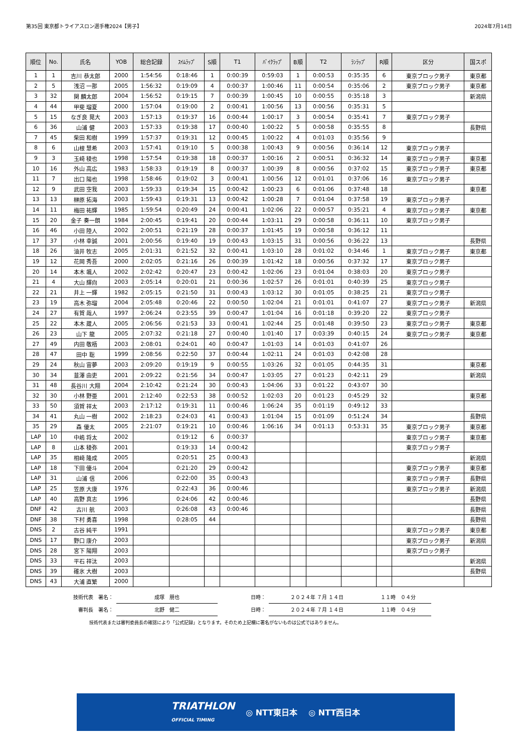第35回 東京都トライアスロン選手権2024【男子】 2024年7月14日
| 順位 | No. | 氏名 | YOB | 総合記録 | ｽｲﾑﾗｯﾌﾟ | S順 | T1 | ﾊﾞｲｸﾗｯﾌﾟ | B順 | T2 | ﾗﾝﾗｯﾌﾟ | R順 | 区分 | 国スポ |
| --- | --- | --- | --- | --- | --- | --- | --- | --- | --- | --- | --- | --- | --- | --- |
| 1 | 1 | 吉川 恭太郎 | 2000 | 1:54:56 | 0:18:46 | 1 | 0:00:39 | 0:59:03 | 1 | 0:00:53 | 0:35:35 | 6 | 東京ブロック男子 | 東京都 |
| 2 | 5 | 浅沼 一那 | 2005 | 1:56:32 | 0:19:09 | 4 | 0:00:37 | 1:00:46 | 11 | 0:00:54 | 0:35:06 | 2 | 東京ブロック男子 | 東京都 |
| 3 | 32 | 関 麟太郎 | 2004 | 1:56:52 | 0:19:15 | 7 | 0:00:39 | 1:00:45 | 10 | 0:00:55 | 0:35:18 | 3 | | 新潟県 |
| 4 | 44 | 甲斐 瑠夏 | 2000 | 1:57:04 | 0:19:00 | 2 | 0:00:41 | 1:00:56 | 13 | 0:00:56 | 0:35:31 | 5 | | |
| 5 | 15 | なぎ良 晃大 | 2003 | 1:57:13 | 0:19:37 | 16 | 0:00:44 | 1:00:17 | 3 | 0:00:54 | 0:35:41 | 7 | 東京ブロック男子 | |
| 6 | 36 | 山浦 健 | 2003 | 1:57:33 | 0:19:38 | 17 | 0:00:40 | 1:00:22 | 5 | 0:00:58 | 0:35:55 | 8 | | 長野県 |
| 7 | 45 | 柴田 和樹 | 1999 | 1:57:37 | 0:19:31 | 12 | 0:00:45 | 1:00:22 | 4 | 0:01:03 | 0:35:56 | 9 | | |
| 8 | 6 | 山根 慧希 | 2003 | 1:57:41 | 0:19:10 | 5 | 0:00:38 | 1:00:43 | 9 | 0:00:56 | 0:36:14 | 12 | 東京ブロック男子 | |
| 9 | 3 | 玉﨑 稜也 | 1998 | 1:57:54 | 0:19:38 | 18 | 0:00:37 | 1:00:16 | 2 | 0:00:51 | 0:36:32 | 14 | 東京ブロック男子 | 東京都 |
| 10 | 16 | 外山 高広 | 1983 | 1:58:33 | 0:19:19 | 8 | 0:00:37 | 1:00:39 | 8 | 0:00:56 | 0:37:02 | 15 | 東京ブロック男子 | 東京都 |
| 11 | 7 | 出口 陽也 | 1998 | 1:58:46 | 0:19:02 | 3 | 0:00:41 | 1:00:56 | 12 | 0:01:01 | 0:37:06 | 16 | 東京ブロック男子 | |
| 12 | 9 | 武田 空我 | 2003 | 1:59:33 | 0:19:34 | 15 | 0:00:42 | 1:00:23 | 6 | 0:01:06 | 0:37:48 | 18 | | 東京都 |
| 13 | 13 | 榊原 拓海 | 2003 | 1:59:43 | 0:19:31 | 13 | 0:00:42 | 1:00:28 | 7 | 0:01:04 | 0:37:58 | 19 | 東京ブロック男子 | |
| 14 | 11 | 梅田 祐輝 | 1985 | 1:59:54 | 0:20:49 | 24 | 0:00:41 | 1:02:06 | 22 | 0:00:57 | 0:35:21 | 4 | 東京ブロック男子 | 東京都 |
| 15 | 20 | 金子 奏一朗 | 1984 | 2:00:45 | 0:19:41 | 20 | 0:00:44 | 1:03:11 | 29 | 0:00:58 | 0:36:11 | 10 | 東京ブロック男子 | |
| 16 | 46 | 小田 陸人 | 2002 | 2:00:51 | 0:21:19 | 28 | 0:00:37 | 1:01:45 | 19 | 0:00:58 | 0:36:12 | 11 | | |
| 17 | 37 | 小林 幸誠 | 2001 | 2:00:56 | 0:19:40 | 19 | 0:00:43 | 1:03:15 | 31 | 0:00:56 | 0:36:22 | 13 | | 長野県 |
| 18 | 26 | 油井 牧志 | 2005 | 2:01:31 | 0:21:52 | 32 | 0:00:41 | 1:03:10 | 28 | 0:01:02 | 0:34:46 | 1 | 東京ブロック男子 | 東京都 |
| 19 | 12 | 花岡 秀吾 | 2000 | 2:02:05 | 0:21:16 | 26 | 0:00:39 | 1:01:42 | 18 | 0:00:56 | 0:37:32 | 17 | 東京ブロック男子 | |
| 20 | 14 | 本木 颯人 | 2002 | 2:02:42 | 0:20:47 | 23 | 0:00:42 | 1:02:06 | 23 | 0:01:04 | 0:38:03 | 20 | 東京ブロック男子 | |
| 21 | 4 | 大山 輝向 | 2003 | 2:05:14 | 0:20:01 | 21 | 0:00:36 | 1:02:57 | 26 | 0:01:01 | 0:40:39 | 25 | 東京ブロック男子 | |
| 22 | 21 | 井上 一輝 | 1982 | 2:05:15 | 0:21:50 | 31 | 0:00:43 | 1:03:12 | 30 | 0:01:05 | 0:38:25 | 21 | 東京ブロック男子 | |
| 23 | 19 | 高木 弥瑠 | 2004 | 2:05:48 | 0:20:46 | 22 | 0:00:50 | 1:02:04 | 21 | 0:01:01 | 0:41:07 | 27 | 東京ブロック男子 | 新潟県 |
| 24 | 27 | 有賀 哉人 | 1997 | 2:06:24 | 0:23:55 | 39 | 0:00:47 | 1:01:04 | 16 | 0:01:18 | 0:39:20 | 22 | 東京ブロック男子 | |
| 25 | 22 | 本木 蔵人 | 2005 | 2:06:56 | 0:21:53 | 33 | 0:00:41 | 1:02:44 | 25 | 0:01:48 | 0:39:50 | 23 | 東京ブロック男子 | 東京都 |
| 26 | 23 | 山下 龍 | 2005 | 2:07:32 | 0:21:18 | 27 | 0:00:40 | 1:01:40 | 17 | 0:03:39 | 0:40:15 | 24 | 東京ブロック男子 | 東京都 |
| 27 | 49 | 内田 敬梧 | 2003 | 2:08:01 | 0:24:01 | 40 | 0:00:47 | 1:01:03 | 14 | 0:01:03 | 0:41:07 | 26 | | |
| 28 | 47 | 田中 聡 | 1999 | 2:08:56 | 0:22:50 | 37 | 0:00:44 | 1:02:11 | 24 | 0:01:03 | 0:42:08 | 28 | | |
| 29 | 24 | 秋山 宙夢 | 2003 | 2:09:20 | 0:19:19 | 9 | 0:00:55 | 1:03:26 | 32 | 0:01:05 | 0:44:35 | 31 | | 東京都 |
| 30 | 34 | 韮澤 由吏 | 2001 | 2:09:22 | 0:21:56 | 34 | 0:00:47 | 1:03:05 | 27 | 0:01:23 | 0:42:11 | 29 | | 新潟県 |
| 31 | 48 | 長谷川 大翔 | 2004 | 2:10:42 | 0:21:24 | 30 | 0:00:43 | 1:04:06 | 33 | 0:01:22 | 0:43:07 | 30 | | |
| 32 | 30 | 小林 野亜 | 2001 | 2:12:40 | 0:22:53 | 38 | 0:00:52 | 1:02:03 | 20 | 0:01:23 | 0:45:29 | 32 | | 東京都 |
| 33 | 50 | 須賀 祥太 | 2003 | 2:17:12 | 0:19:31 | 11 | 0:00:46 | 1:06:24 | 35 | 0:01:19 | 0:49:12 | 33 | | |
| 34 | 41 | 丸山 一樹 | 2002 | 2:18:23 | 0:24:03 | 41 | 0:00:43 | 1:01:04 | 15 | 0:01:09 | 0:51:24 | 34 | | 長野県 |
| 35 | 29 | 森 優太 | 2005 | 2:21:07 | 0:19:21 | 10 | 0:00:46 | 1:06:16 | 34 | 0:01:13 | 0:53:31 | 35 | 東京ブロック男子 | 東京都 |
| LAP | 10 | 中嶋 将太 | 2002 | | 0:19:12 | 6 | 0:00:37 | | | | | | 東京ブロック男子 | 東京都 |
| LAP | 8 | 山本 稜弥 | 2001 | | 0:19:33 | 14 | 0:00:42 | | | | | | 東京ブロック男子 | |
| LAP | 35 | 相﨑 隆成 | 2005 | | 0:20:51 | 25 | 0:00:43 | | | | | | | 新潟県 |
| LAP | 18 | 下田 優斗 | 2004 | | 0:21:20 | 29 | 0:00:42 | | | | | | 東京ブロック男子 | 東京都 |
| LAP | 31 | 山浦 信 | 2006 | | 0:22:00 | 35 | 0:00:43 | | | | | | 東京ブロック男子 | 長野県 |
| LAP | 25 | 笠原 大康 | 1976 | | 0:22:43 | 36 | 0:00:46 | | | | | | 東京ブロック男子 | 新潟県 |
| LAP | 40 | 高野 真志 | 1996 | | 0:24:06 | 42 | 0:00:46 | | | | | | | 長野県 |
| DNF | 42 | 古川 航 | 2003 | | 0:26:08 | 43 | 0:00:46 | | | | | | | 長野県 |
| DNF | 38 | 下村 勇喜 | 1998 | | 0:28:05 | 44 | | | | | | | | 長野県 |
| DNS | 2 | 古谷 純平 | 1991 | | | | | | | | | | 東京ブロック男子 | 東京都 |
| DNS | 17 | 野口 康介 | 2003 | | | | | | | | | | 東京ブロック男子 | 新潟県 |
| DNS | 28 | 宮下 陽翔 | 2003 | | | | | | | | | | 東京ブロック男子 | |
| DNS | 33 | 平石 祥汰 | 2003 | | | | | | | | | | | 新潟県 |
| DNS | 39 | 碓氷 大樹 | 2003 | | | | | | | | | | | 長野県 |
| DNS | 43 | 大浦 直繁 | 2000 | | | | | | | | | | | |
| 技術代表 署名： | 成塚 朋也 | 日時： | ２０２４年 ７月 １４日 | １１時 ０４分 |
| 審判長 署名： | 北野 健二 | 日時： | ２０２４年 ７月 １４日 | １１時 ０４分 |
技術代表または審判委員長の確認により「公式記録」となります。そのため上記欄に署名がないものは公式ではありません。
TRIATHLON
OFFICIAL TIMING ◎ NTT東日本 ◎ NTT西日本